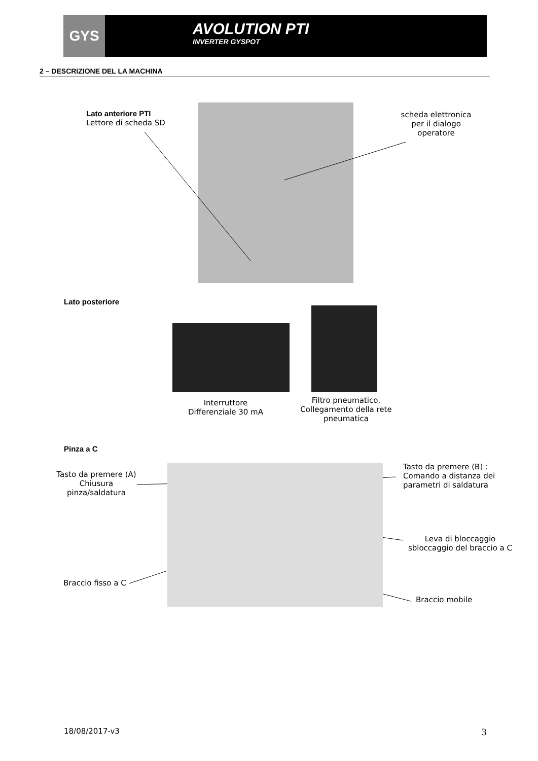GYS AVOLUTION PTI
INVERTER GYSPOT
2 – DESCRIZIONE DEL LA MACHINA
Lato anteriore PTI
Lettore di scheda SD
scheda elettronica per il dialogo operatore
Lato posteriore
Interruttore Differenziale 30 mA
Filtro pneumatico, Collegamento della rete pneumatica
Pinza a C
Tasto da premere (A) Chiusura pinza/saldatura
Tasto da premere (B) :
Comando a distanza dei
parametri di saldatura
Leva di bloccaggio sbloccaggio del braccio a C
Braccio fisso a C
Braccio mobile
18/08/2017-v3 3